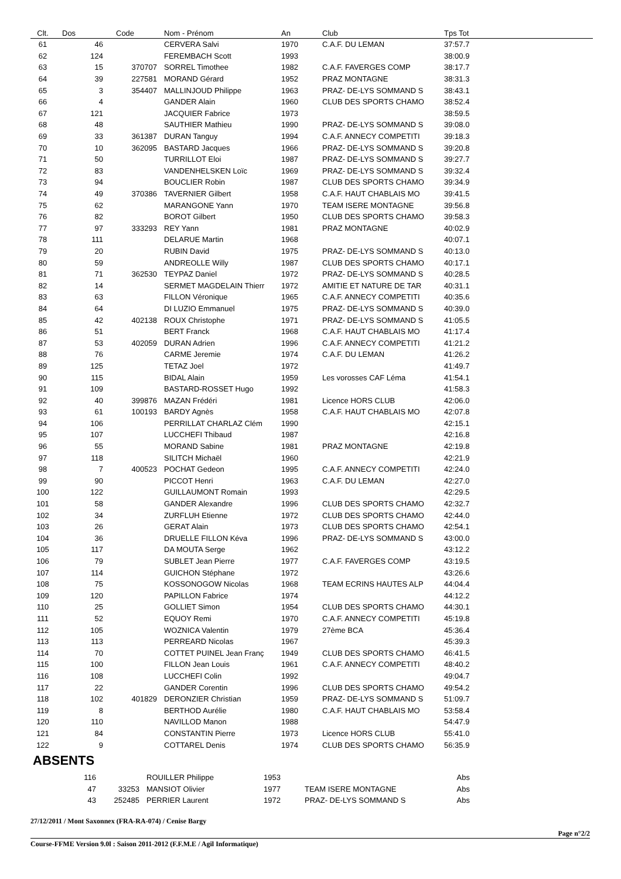| Clt. | Dos | Code | Nom - Prénom | An | Club | Tps Tot |
| --- | --- | --- | --- | --- | --- | --- |
| 61 | 46 | | CERVERA Salvi | 1970 | C.A.F. DU LEMAN | 37:57.7 |
| 62 | 124 | | FEREMBACH Scott | 1993 | | 38:00.9 |
| 63 | 15 | 370707 | SORREL Timothee | 1982 | C.A.F. FAVERGES COMP | 38:17.7 |
| 64 | 39 | 227581 | MORAND Gérard | 1952 | PRAZ MONTAGNE | 38:31.3 |
| 65 | 3 | 354407 | MALLINJOUD Philippe | 1963 | PRAZ- DE-LYS SOMMAND S | 38:43.1 |
| 66 | 4 | | GANDER Alain | 1960 | CLUB DES SPORTS CHAMO | 38:52.4 |
| 67 | 121 | | JACQUIER Fabrice | 1973 | | 38:59.5 |
| 68 | 48 | | SAUTHIER Mathieu | 1990 | PRAZ- DE-LYS SOMMAND S | 39:08.0 |
| 69 | 33 | 361387 | DURAN Tanguy | 1994 | C.A.F. ANNECY COMPETITI | 39:18.3 |
| 70 | 10 | 362095 | BASTARD Jacques | 1966 | PRAZ- DE-LYS SOMMAND S | 39:20.8 |
| 71 | 50 | | TURRILLOT Eloi | 1987 | PRAZ- DE-LYS SOMMAND S | 39:27.7 |
| 72 | 83 | | VANDENHELSKEN Loïc | 1969 | PRAZ- DE-LYS SOMMAND S | 39:32.4 |
| 73 | 94 | | BOUCLIER Robin | 1987 | CLUB DES SPORTS CHAMO | 39:34.9 |
| 74 | 49 | 370386 | TAVERNIER Gilbert | 1958 | C.A.F. HAUT CHABLAIS MO | 39:41.5 |
| 75 | 62 | | MARANGONE Yann | 1970 | TEAM ISERE MONTAGNE | 39:56.8 |
| 76 | 82 | | BOROT Gilbert | 1950 | CLUB DES SPORTS CHAMO | 39:58.3 |
| 77 | 97 | 333293 | REY Yann | 1981 | PRAZ MONTAGNE | 40:02.9 |
| 78 | 111 | | DELARUE Martin | 1968 | | 40:07.1 |
| 79 | 20 | | RUBIN David | 1975 | PRAZ- DE-LYS SOMMAND S | 40:13.0 |
| 80 | 59 | | ANDREOLLE Willy | 1987 | CLUB DES SPORTS CHAMO | 40:17.1 |
| 81 | 71 | 362530 | TEYPAZ Daniel | 1972 | PRAZ- DE-LYS SOMMAND S | 40:28.5 |
| 82 | 14 | | SERMET MAGDELAIN Thierr | 1972 | AMITIE ET NATURE DE TAR | 40:31.1 |
| 83 | 63 | | FILLON Véronique | 1965 | C.A.F. ANNECY COMPETITI | 40:35.6 |
| 84 | 64 | | DI LUZIO Emmanuel | 1975 | PRAZ- DE-LYS SOMMAND S | 40:39.0 |
| 85 | 42 | 402138 | ROUX Christophe | 1971 | PRAZ- DE-LYS SOMMAND S | 41:05.5 |
| 86 | 51 | | BERT Franck | 1968 | C.A.F. HAUT CHABLAIS MO | 41:17.4 |
| 87 | 53 | 402059 | DURAN Adrien | 1996 | C.A.F. ANNECY COMPETITI | 41:21.2 |
| 88 | 76 | | CARME Jeremie | 1974 | C.A.F. DU LEMAN | 41:26.2 |
| 89 | 125 | | TETAZ Joel | 1972 | | 41:49.7 |
| 90 | 115 | | BIDAL Alain | 1959 | Les vorosses CAF Léma | 41:54.1 |
| 91 | 109 | | BASTARD-ROSSET Hugo | 1992 | | 41:58.3 |
| 92 | 40 | 399876 | MAZAN Frédéri | 1981 | Licence HORS CLUB | 42:06.0 |
| 93 | 61 | 100193 | BARDY Agnès | 1958 | C.A.F. HAUT CHABLAIS MO | 42:07.8 |
| 94 | 106 | | PERRILLAT CHARLAZ Clém | 1990 | | 42:15.1 |
| 95 | 107 | | LUCCHEFI Thibaud | 1987 | | 42:16.8 |
| 96 | 55 | | MORAND Sabine | 1981 | PRAZ MONTAGNE | 42:19.8 |
| 97 | 118 | | SILITCH Michaël | 1960 | | 42:21.9 |
| 98 | 7 | 400523 | POCHAT Gedeon | 1995 | C.A.F. ANNECY COMPETITI | 42:24.0 |
| 99 | 90 | | PICCOT Henri | 1963 | C.A.F. DU LEMAN | 42:27.0 |
| 100 | 122 | | GUILLAUMONT Romain | 1993 | | 42:29.5 |
| 101 | 58 | | GANDER Alexandre | 1996 | CLUB DES SPORTS CHAMO | 42:32.7 |
| 102 | 34 | | ZURFLUH Etienne | 1972 | CLUB DES SPORTS CHAMO | 42:44.0 |
| 103 | 26 | | GERAT Alain | 1973 | CLUB DES SPORTS CHAMO | 42:54.1 |
| 104 | 36 | | DRUELLE FILLON Kéva | 1996 | PRAZ- DE-LYS SOMMAND S | 43:00.0 |
| 105 | 117 | | DA MOUTA Serge | 1962 | | 43:12.2 |
| 106 | 79 | | SUBLET Jean Pierre | 1977 | C.A.F. FAVERGES COMP | 43:19.5 |
| 107 | 114 | | GUICHON Stéphane | 1972 | | 43:26.6 |
| 108 | 75 | | KOSSONOGOW Nicolas | 1968 | TEAM ECRINS HAUTES ALP | 44:04.4 |
| 109 | 120 | | PAPILLON Fabrice | 1974 | | 44:12.2 |
| 110 | 25 | | GOLLIET Simon | 1954 | CLUB DES SPORTS CHAMO | 44:30.1 |
| 111 | 52 | | EQUOY Remi | 1970 | C.A.F. ANNECY COMPETITI | 45:19.8 |
| 112 | 105 | | WOZNICA Valentin | 1979 | 27ème BCA | 45:36.4 |
| 113 | 113 | | PERREARD Nicolas | 1967 | | 45:39.3 |
| 114 | 70 | | COTTET PUINEL Jean Franç | 1949 | CLUB DES SPORTS CHAMO | 46:41.5 |
| 115 | 100 | | FILLON Jean Louis | 1961 | C.A.F. ANNECY COMPETITI | 48:40.2 |
| 116 | 108 | | LUCCHEFI Colin | 1992 | | 49:04.7 |
| 117 | 22 | | GANDER Corentin | 1996 | CLUB DES SPORTS CHAMO | 49:54.2 |
| 118 | 102 | 401829 | DERONZIER Christian | 1959 | PRAZ- DE-LYS SOMMAND S | 51:09.7 |
| 119 | 8 | | BERTHOD Aurélie | 1980 | C.A.F. HAUT CHABLAIS MO | 53:58.4 |
| 120 | 110 | | NAVILLOD Manon | 1988 | | 54:47.9 |
| 121 | 84 | | CONSTANTIN Pierre | 1973 | Licence HORS CLUB | 55:41.0 |
| 122 | 9 | | COTTAREL Denis | 1974 | CLUB DES SPORTS CHAMO | 56:35.9 |
ABSENTS
| | 116 | | ROUILLER Philippe | 1953 | | Abs | |
| | 47 | 33253 | MANSIOT Olivier | 1977 | TEAM ISERE MONTAGNE | Abs | |
| | 43 | 252485 | PERRIER Laurent | 1972 | PRAZ- DE-LYS SOMMAND S | Abs | |
27/12/2011 / Mont Saxonnex (FRA-RA-074) / Cenise Bargy
Page n°2/2
Course-FFME Version 9.0l : Saison 2011-2012 (F.F.M.E / Agil Informatique)